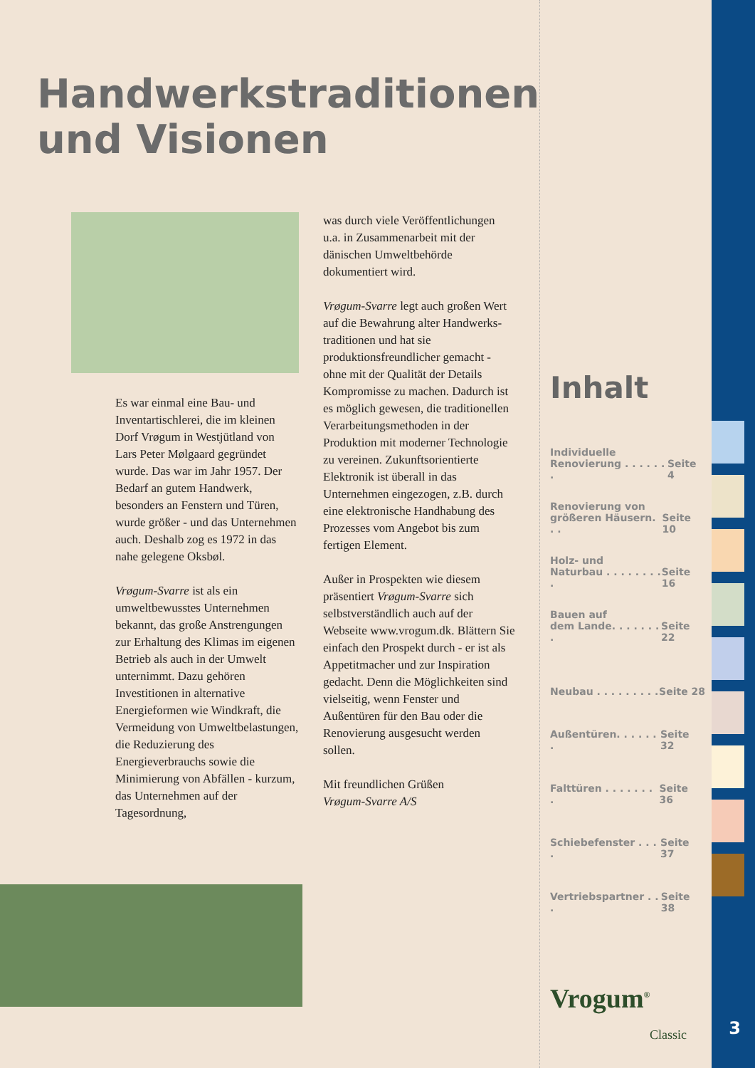Handwerkstraditionen
und Visionen
Es war einmal eine Bau- und Inventartischlerei, die im kleinen Dorf Vrøgum in Westjütland von Lars Peter Mølgaard gegründet wurde. Das war im Jahr 1957. Der Bedarf an gutem Handwerk, besonders an Fenstern und Türen, wurde größer - und das Unternehmen auch. Deshalb zog es 1972 in das nahe gelegene Oksbøl.
Vrøgum-Svarre ist als ein umweltbewusstes Unternehmen bekannt, das große Anstrengungen zur Erhaltung des Klimas im eigenen Betrieb als auch in der Umwelt unternimmt. Dazu gehören Investitionen in alternative Energieformen wie Windkraft, die Vermeidung von Umweltbelastungen, die Reduzierung des Energieverbrauchs sowie die Minimierung von Abfällen - kurzum, das Unternehmen auf der Tagesordnung,
was durch viele Veröffentlichungen u.a. in Zusammenarbeit mit der dänischen Umweltbehörde dokumentiert wird.
Vrøgum-Svarre legt auch großen Wert auf die Bewahrung alter Handwerks-traditionen und hat sie produktionsfreundlicher gemacht - ohne mit der Qualität der Details Kompromisse zu machen. Dadurch ist es möglich gewesen, die traditionellen Verarbeitungsmethoden in der Produktion mit moderner Technologie zu vereinen. Zukunftsorientierte Elektronik ist überall in das Unternehmen eingezogen, z.B. durch eine elektronische Handhabung des Prozesses vom Angebot bis zum fertigen Element.
Außer in Prospekten wie diesem präsentiert Vrøgum-Svarre sich selbstverständlich auch auf der Webseite www.vrogum.dk. Blättern Sie einfach den Prospekt durch - er ist als Appetitmacher und zur Inspiration gedacht. Denn die Möglichkeiten sind vielseitig, wenn Fenster und Außentüren für den Bau oder die Renovierung ausgesucht werden sollen.
Mit freundlichen Grüßen
Vrøgum-Svarre A/S
Inhalt
Individuelle
Renovierung . . . . . . . Seite 4
Renovierung von
größeren Häusern. . . Seite 10
Holz- und
Naturbau . . . . . . . . . Seite 16
Bauen auf
dem Lande. . . . . . . . Seite 22
Neubau . . . . . . . . . Seite 28
Außentüren. . . . . . . Seite 32
Falttüren . . . . . . . . Seite 36
Schiebefenster . . . . Seite 37
Vertriebspartner . . . Seite 38
Vrogum<sup>®</sup>
Classic
3